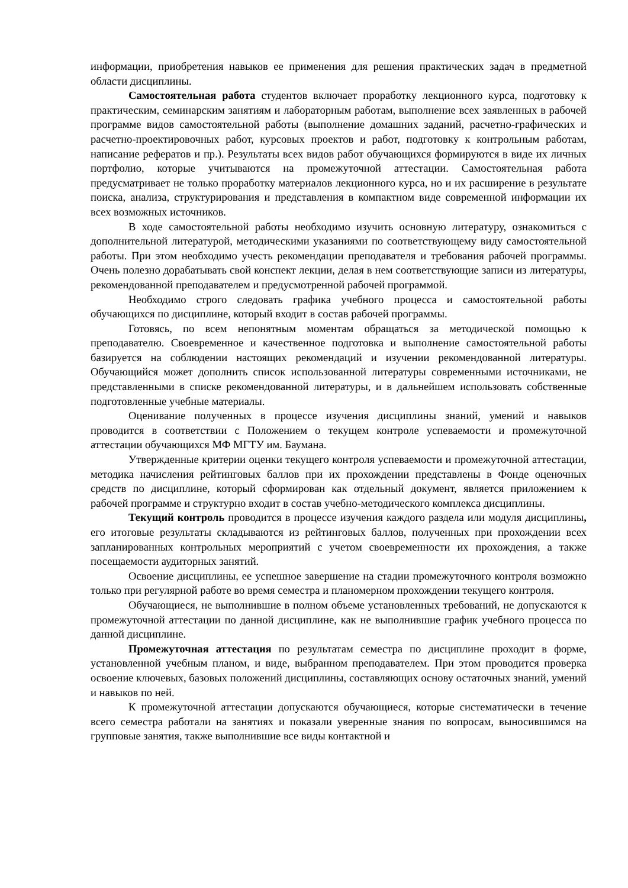информации, приобретения навыков ее применения для решения практических задач в предметной области дисциплины.
Самостоятельная работа студентов включает проработку лекционного курса, подготовку к практическим, семинарским занятиям и лабораторным работам, выполнение всех заявленных в рабочей программе видов самостоятельной работы (выполнение домашних заданий, расчетно-графических и расчетно-проектировочных работ, курсовых проектов и работ, подготовку к контрольным работам, написание рефератов и пр.). Результаты всех видов работ обучающихся формируются в виде их личных портфолио, которые учитываются на промежуточной аттестации. Самостоятельная работа предусматривает не только проработку материалов лекционного курса, но и их расширение в результате поиска, анализа, структурирования и представления в компактном виде современной информации их всех возможных источников.
В ходе самостоятельной работы необходимо изучить основную литературу, ознакомиться с дополнительной литературой, методическими указаниями по соответствующему виду самостоятельной работы. При этом необходимо учесть рекомендации преподавателя и требования рабочей программы. Очень полезно дорабатывать свой конспект лекции, делая в нем соответствующие записи из литературы, рекомендованной преподавателем и предусмотренной рабочей программой.
Необходимо строго следовать графика учебного процесса и самостоятельной работы обучающихся по дисциплине, который входит в состав рабочей программы.
Готовясь, по всем непонятным моментам обращаться за методической помощью к преподавателю. Своевременное и качественное подготовка и выполнение самостоятельной работы базируется на соблюдении настоящих рекомендаций и изучении рекомендованной литературы. Обучающийся может дополнить список использованной литературы современными источниками, не представленными в списке рекомендованной литературы, и в дальнейшем использовать собственные подготовленные учебные материалы.
Оценивание полученных в процессе изучения дисциплины знаний, умений и навыков проводится в соответствии с Положением о текущем контроле успеваемости и промежуточной аттестации обучающихся МФ МГТУ им. Баумана.
Утвержденные критерии оценки текущего контроля успеваемости и промежуточной аттестации, методика начисления рейтинговых баллов при их прохождении представлены в Фонде оценочных средств по дисциплине, который сформирован как отдельный документ, является приложением к рабочей программе и структурно входит в состав учебно-методического комплекса дисциплины.
Текущий контроль проводится в процессе изучения каждого раздела или модуля дисциплины, его итоговые результаты складываются из рейтинговых баллов, полученных при прохождении всех запланированных контрольных мероприятий с учетом своевременности их прохождения, а также посещаемости аудиторных занятий.
Освоение дисциплины, ее успешное завершение на стадии промежуточного контроля возможно только при регулярной работе во время семестра и планомерном прохождении текущего контроля.
Обучающиеся, не выполнившие в полном объеме установленных требований, не допускаются к промежуточной аттестации по данной дисциплине, как не выполнившие график учебного процесса по данной дисциплине.
Промежуточная аттестация по результатам семестра по дисциплине проходит в форме, установленной учебным планом, и виде, выбранном преподавателем. При этом проводится проверка освоение ключевых, базовых положений дисциплины, составляющих основу остаточных знаний, умений и навыков по ней.
К промежуточной аттестации допускаются обучающиеся, которые систематически в течение всего семестра работали на занятиях и показали уверенные знания по вопросам, выносившимся на групповые занятия, также выполнившие все виды контактной и